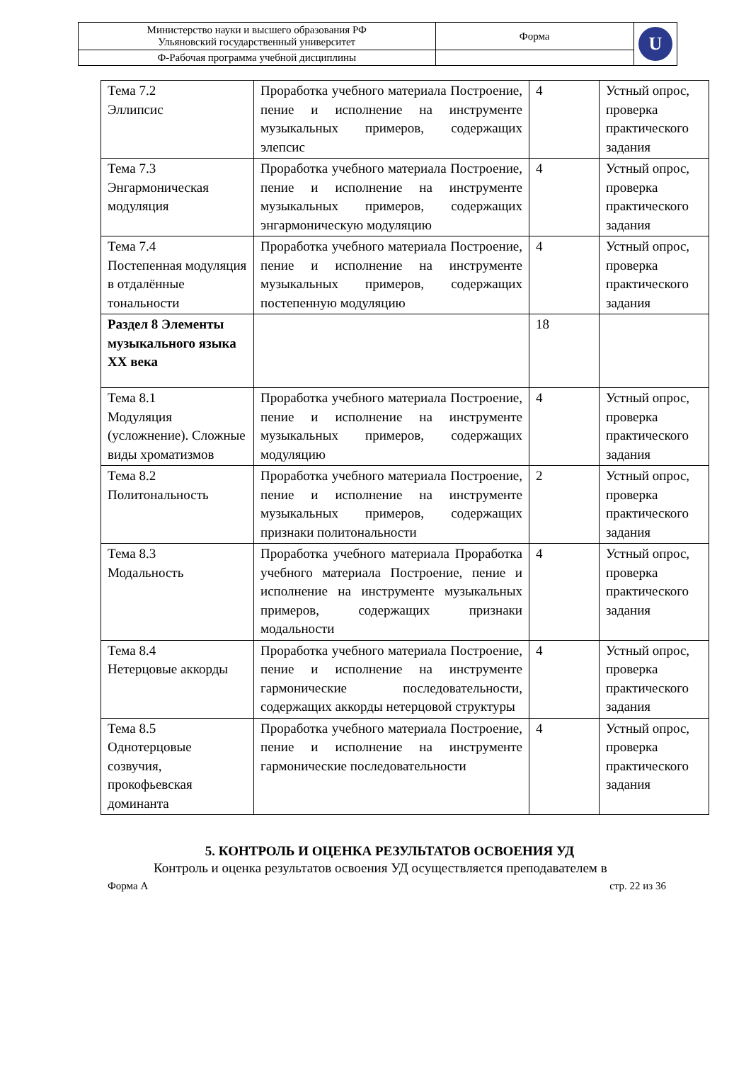| Министерство науки и высшего образования РФ Ульяновский государственный университет | Форма | U |
| Ф-Рабочая программа учебной дисциплины | | |
| Тема 7.2 Эллипсис | Проработка учебного материала Построение, пение и исполнение на инструменте музыкальных примеров, содержащих элепсис | 4 | Устный опрос, проверка практического задания |
| Тема 7.3 Энгармоническая модуляция | Проработка учебного материала Построение, пение и исполнение на инструменте музыкальных примеров, содержащих энгармоническую модуляцию | 4 | Устный опрос, проверка практического задания |
| Тема 7.4 Постепенная модуляция в отдалённые тональности | Проработка учебного материала Построение, пение и исполнение на инструменте музыкальных примеров, содержащих постепенную модуляцию | 4 | Устный опрос, проверка практического задания |
| Раздел 8 Элементы музыкального языка XX века | | 18 | |
| Тема 8.1 Модуляция (усложнение). Сложные виды хроматизмов | Проработка учебного материала Построение, пение и исполнение на инструменте музыкальных примеров, содержащих модуляцию | 4 | Устный опрос, проверка практического задания |
| Тема 8.2 Политональность | Проработка учебного материала Построение, пение и исполнение на инструменте музыкальных примеров, содержащих признаки политональности | 2 | Устный опрос, проверка практического задания |
| Тема 8.3 Модальность | Проработка учебного материала Проработка учебного материала Построение, пение и исполнение на инструменте музыкальных примеров, содержащих признаки модальности | 4 | Устный опрос, проверка практического задания |
| Тема 8.4 Нетерцовые аккорды | Проработка учебного материала Построение, пение и исполнение на инструменте гармонические последовательности, содержащих аккорды нетерцовой структуры | 4 | Устный опрос, проверка практического задания |
| Тема 8.5 Однотерцовые созвучия, прокофьевская доминанта | Проработка учебного материала Построение, пение и исполнение на инструменте гармонические последовательности | 4 | Устный опрос, проверка практического задания |
5. КОНТРОЛЬ И ОЦЕНКА РЕЗУЛЬТАТОВ ОСВОЕНИЯ УД
Контроль и оценка результатов освоения УД осуществляется преподавателем в
Форма А стр. 22 из 36